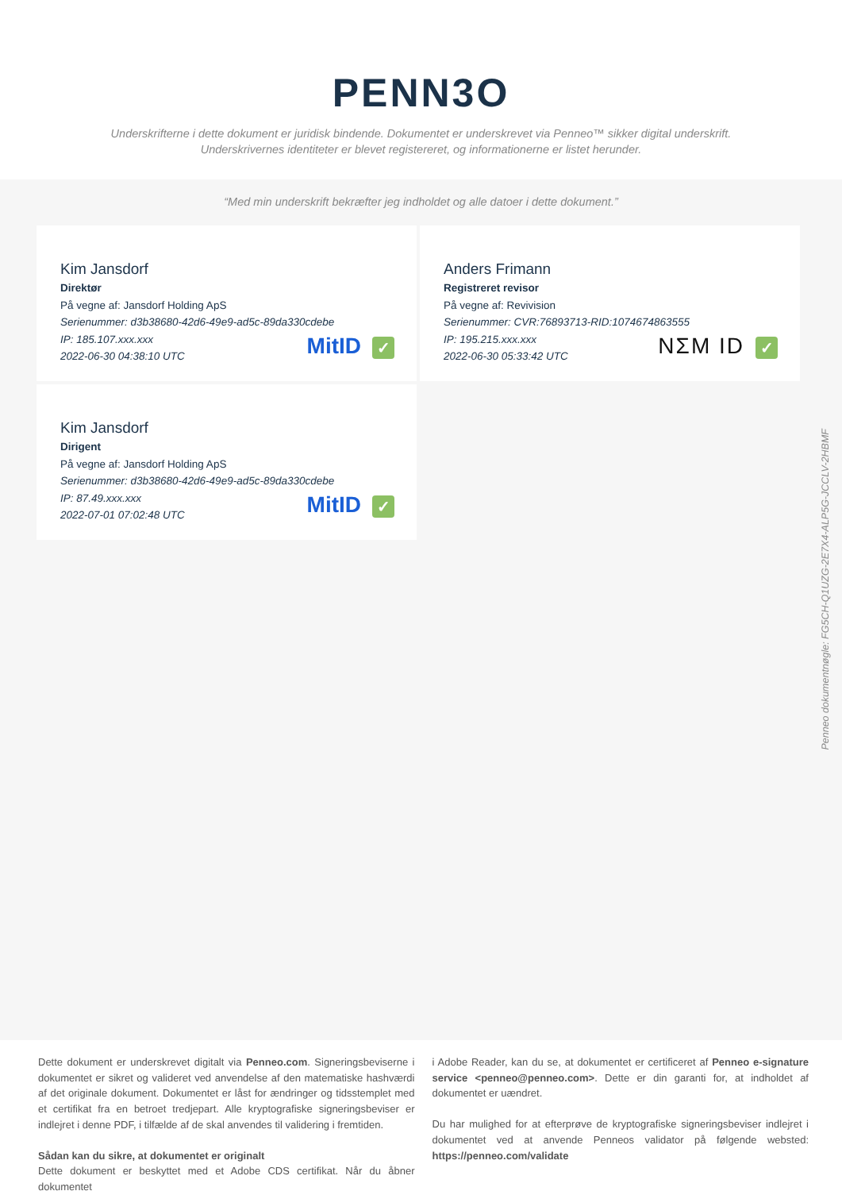PENN3O
Underskrifterne i dette dokument er juridisk bindende. Dokumentet er underskrevet via Penneo™ sikker digital underskrift.
Underskrivernes identiteter er blevet registereret, og informationerne er listet herunder.
“Med min underskrift bekræfter jeg indholdet og alle datoer i dette dokument.”
Kim Jansdorf
Direktør
På vegne af: Jansdorf Holding ApS
Serienummer: d3b38680-42d6-49e9-ad5c-89da330cdebe
IP: 185.107.xxx.xxx
2022-06-30 04:38:10 UTC
MitID ✓
Anders Frimann
Registreret revisor
På vegne af: Revivision
Serienummer: CVR:76893713-RID:1074674863555
IP: 195.215.xxx.xxx
2022-06-30 05:33:42 UTC
NΣM ID ✓
Kim Jansdorf
Dirigent
På vegne af: Jansdorf Holding ApS
Serienummer: d3b38680-42d6-49e9-ad5c-89da330cdebe
IP: 87.49.xxx.xxx
2022-07-01 07:02:48 UTC
MitID ✓
Penneo dokumentnøgle: FG5CH-Q1UZG-2E7X4-ALP5G-JCCLV-2HBMF
Dette dokument er underskrevet digitalt via Penneo.com. Signeringsbeviserne i dokumentet er sikret og valideret ved anvendelse af den matematiske hashværdi af det originale dokument. Dokumentet er låst for ændringer og tidsstemplet med et certifikat fra en betroet tredjepart. Alle kryptografiske signeringsbeviser er indlejret i denne PDF, i tilfælde af de skal anvendes til validering i fremtiden.
Sådan kan du sikre, at dokumentet er originalt
Dette dokument er beskyttet med et Adobe CDS certifikat. Når du åbner dokumentet
i Adobe Reader, kan du se, at dokumentet er certificeret af Penneo e-signature service <penneo@penneo.com>. Dette er din garanti for, at indholdet af dokumentet er uændret.
Du har mulighed for at efterprøve de kryptografiske signeringsbeviser indlejret i dokumentet ved at anvende Penneos validator på følgende websted: https://penneo.com/validate